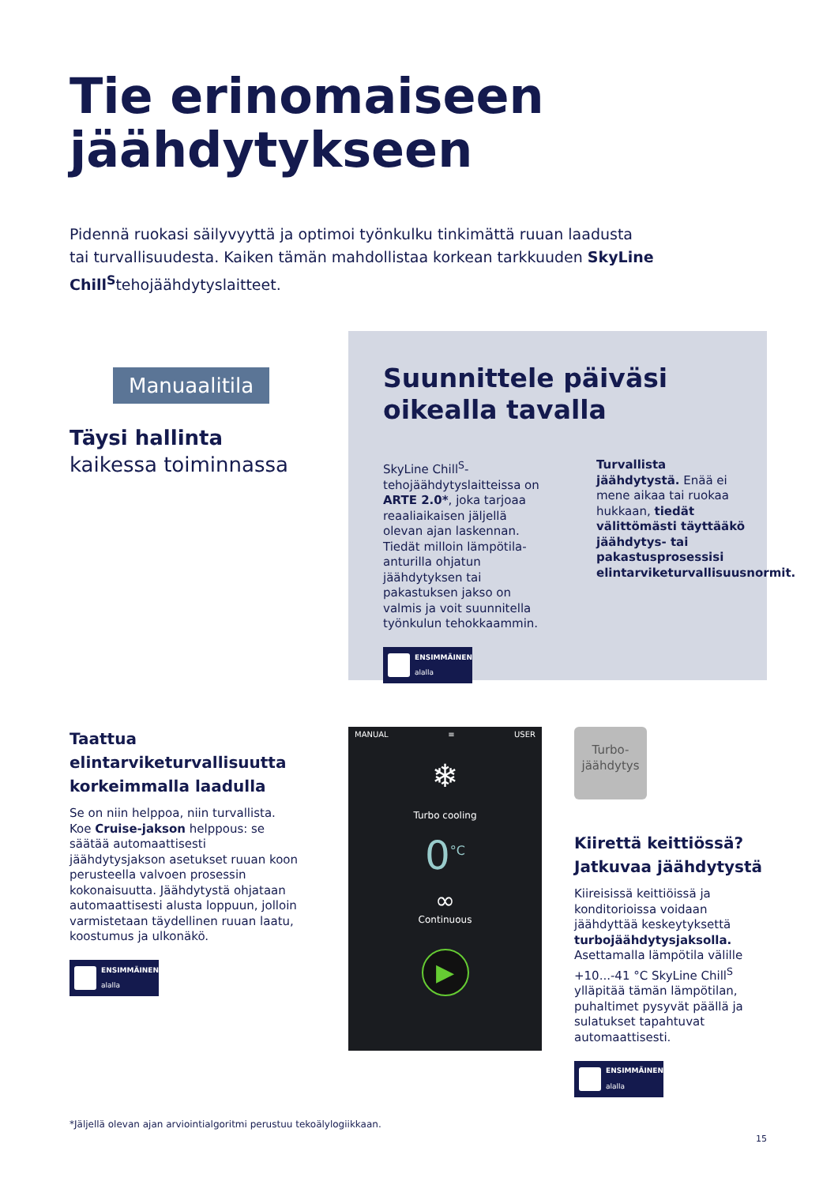Tie erinomaiseen
jäähdytykseen
Pidennä ruokasi säilyvyyttä ja optimoi työnkulku tinkimättä ruuan laadusta tai turvallisuudesta. Kaiken tämän mahdollistaa korkean tarkkuuden SkyLine Chill<sup>S</sup>tehojäähdytyslaitteet.
Manuaalitila
Täysi hallinta
kaikessa toiminnassa
Suunnittele päiväsi
oikealla tavalla
SkyLine Chill<sup>S</sup>-tehojäähdytyslaitteissa on ARTE 2.0*, joka tarjoaa reaaliaikaisen jäljellä olevan ajan laskennan. Tiedät milloin lämpötila-anturilla ohjatun jäähdytyksen tai pakastuksen jakso on valmis ja voit suunnitella työnkulun tehokkaammin.
ENSIMMÄINEN
alalla
Turvallista jäähdytystä. Enää ei mene aikaa tai ruokaa hukkaan, tiedät välittömästi täyttääkö jäähdytys- tai pakastusprosessisi elintarviketurvallisuusnormit.
Taattua elintarviketurvallisuutta korkeimmalla laadulla
Se on niin helppoa, niin turvallista. Koe Cruise-jakson helppous: se säätää automaattisesti jäähdytysjakson asetukset ruuan koon perusteella valvoen prosessin kokonaisuutta. Jäähdytystä ohjataan automaattisesti alusta loppuun, jolloin varmistetaan täydellinen ruuan laatu, koostumus ja ulkonäkö.
ENSIMMÄINEN
alalla
MANUAL ≡ USER
❄
Turbo cooling
0<sup>°C</sup>
∞
Continuous
▶
Turbo-
jäähdytys
Kiirettä keittiössä? Jatkuvaa jäähdytystä
Kiireisissä keittiöissä ja konditorioissa voidaan jäähdyttää keskeytyksettä turbojäähdytysjaksolla. Asettamalla lämpötila välille +10...-41 °C SkyLine Chill<sup>S</sup> ylläpitää tämän lämpötilan, puhaltimet pysyvät päällä ja sulatukset tapahtuvat automaattisesti.
ENSIMMÄINEN
alalla
*Jäljellä olevan ajan arviointialgoritmi perustuu tekoälylogiikkaan.
15